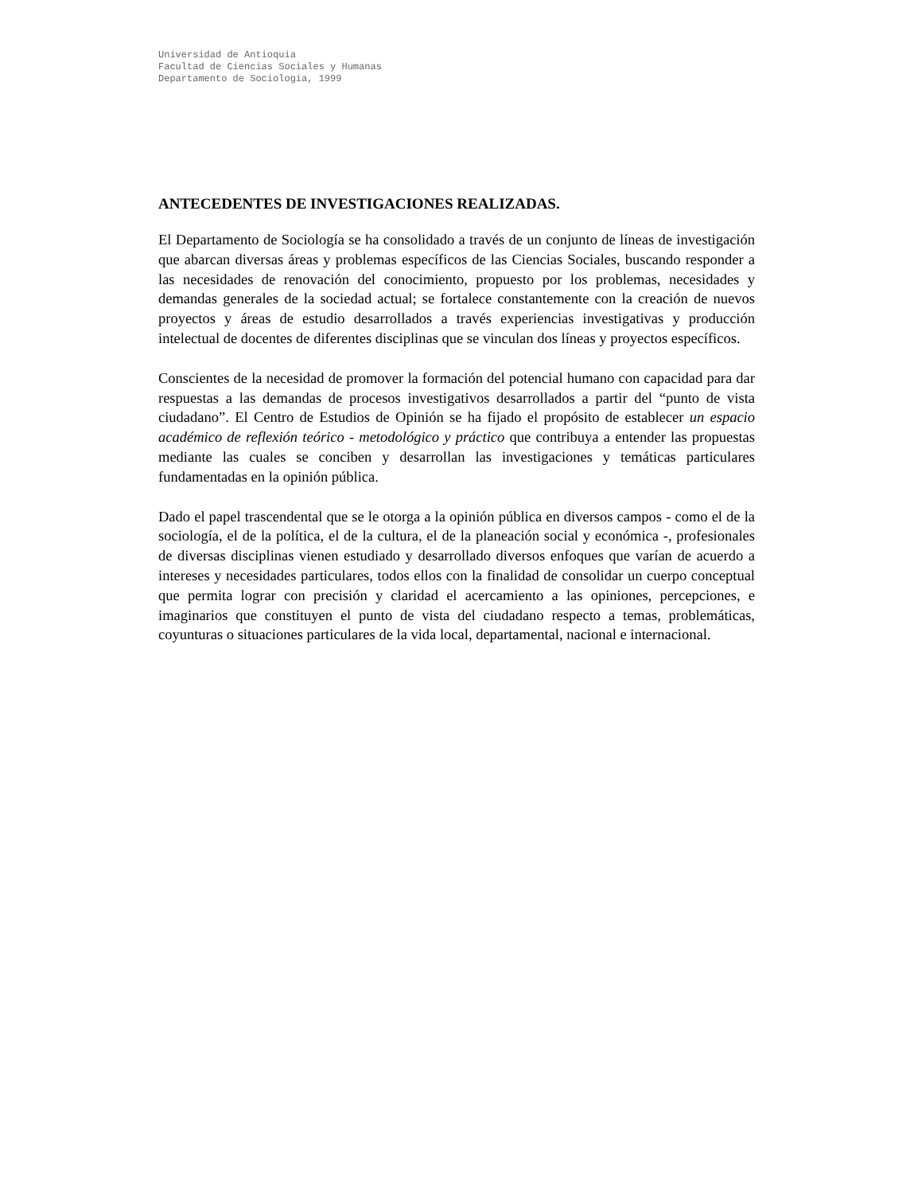Universidad de Antioquia
Facultad de Ciencias Sociales y Humanas
Departamento de Sociología, 1999
ANTECEDENTES DE INVESTIGACIONES REALIZADAS.
El Departamento de Sociología se ha consolidado a través de un conjunto de líneas de investigación que abarcan diversas áreas y problemas específicos de las Ciencias Sociales, buscando responder a las necesidades de renovación del conocimiento, propuesto por los problemas, necesidades y demandas generales de la sociedad actual; se fortalece constantemente con la creación de nuevos proyectos y áreas de estudio desarrollados a través experiencias investigativas y producción intelectual de docentes de diferentes disciplinas que se vinculan dos líneas y proyectos específicos.
Conscientes de la necesidad de promover la formación del potencial humano con capacidad para dar respuestas a las demandas de procesos investigativos desarrollados a partir del “punto de vista ciudadano”. El Centro de Estudios de Opinión se ha fijado el propósito de establecer un espacio académico de reflexión teórico - metodológico y práctico que contribuya a entender las propuestas mediante las cuales se conciben y desarrollan las investigaciones y temáticas particulares fundamentadas en la opinión pública.
Dado el papel trascendental que se le otorga a la opinión pública en diversos campos - como el de la sociología, el de la política, el de la cultura, el de la planeación social y económica -, profesionales de diversas disciplinas vienen estudiado y desarrollado diversos enfoques que varían de acuerdo a intereses y necesidades particulares, todos ellos con la finalidad de consolidar un cuerpo conceptual que permita lograr con precisión y claridad el acercamiento a las opiniones, percepciones, e imaginarios que constituyen el punto de vista del ciudadano respecto a temas, problemáticas, coyunturas o situaciones particulares de la vida local, departamental, nacional e internacional.